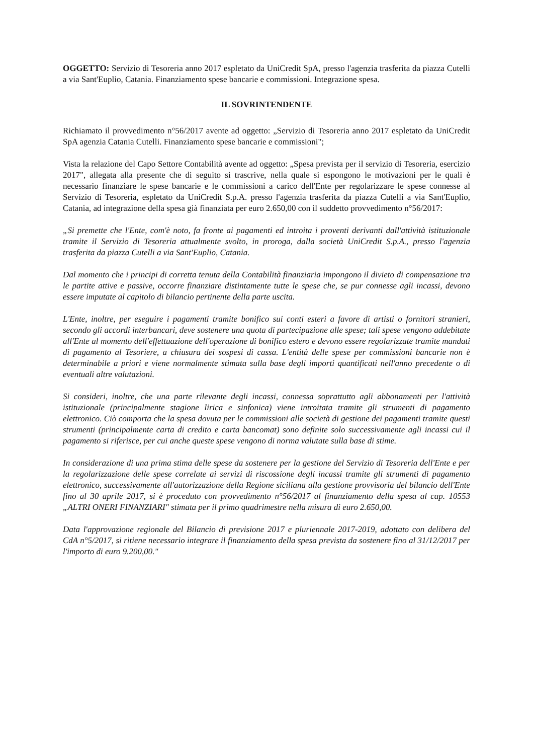OGGETTO: Servizio di Tesoreria anno 2017 espletato da UniCredit SpA, presso l'agenzia trasferita da piazza Cutelli a via Sant'Euplio, Catania. Finanziamento spese bancarie e commissioni. Integrazione spesa.
IL SOVRINTENDENTE
Richiamato il provvedimento n°56/2017 avente ad oggetto: „Servizio di Tesoreria anno 2017 espletato da UniCredit SpA agenzia Catania Cutelli. Finanziamento spese bancarie e commissioni";
Vista la relazione del Capo Settore Contabilità avente ad oggetto: „Spesa prevista per il servizio di Tesoreria, esercizio 2017", allegata alla presente che di seguito si trascrive, nella quale si espongono le motivazioni per le quali è necessario finanziare le spese bancarie e le commissioni a carico dell'Ente per regolarizzare le spese connesse al Servizio di Tesoreria, espletato da UniCredit S.p.A. presso l'agenzia trasferita da piazza Cutelli a via Sant'Euplio, Catania, ad integrazione della spesa già finanziata per euro 2.650,00 con il suddetto provvedimento n°56/2017:
„Si premette che l'Ente, com'è noto, fa fronte ai pagamenti ed introita i proventi derivanti dall'attività istituzionale tramite il Servizio di Tesoreria attualmente svolto, in proroga, dalla società UniCredit S.p.A., presso l'agenzia trasferita da piazza Cutelli a via Sant'Euplio, Catania.
Dal momento che i principi di corretta tenuta della Contabilità finanziaria impongono il divieto di compensazione tra le partite attive e passive, occorre finanziare distintamente tutte le spese che, se pur connesse agli incassi, devono essere imputate al capitolo di bilancio pertinente della parte uscita.
L'Ente, inoltre, per eseguire i pagamenti tramite bonifico sui conti esteri a favore di artisti o fornitori stranieri, secondo gli accordi interbancari, deve sostenere una quota di partecipazione alle spese; tali spese vengono addebitate all'Ente al momento dell'effettuazione dell'operazione di bonifico estero e devono essere regolarizzate tramite mandati di pagamento al Tesoriere, a chiusura dei sospesi di cassa. L'entità delle spese per commissioni bancarie non è determinabile a priori e viene normalmente stimata sulla base degli importi quantificati nell'anno precedente o di eventuali altre valutazioni.
Si consideri, inoltre, che una parte rilevante degli incassi, connessa soprattutto agli abbonamenti per l'attività istituzionale (principalmente stagione lirica e sinfonica) viene introitata tramite gli strumenti di pagamento elettronico. Ciò comporta che la spesa dovuta per le commissioni alle società di gestione dei pagamenti tramite questi strumenti (principalmente carta di credito e carta bancomat) sono definite solo successivamente agli incassi cui il pagamento si riferisce, per cui anche queste spese vengono di norma valutate sulla base di stime.
In considerazione di una prima stima delle spese da sostenere per la gestione del Servizio di Tesoreria dell'Ente e per la regolarizzazione delle spese correlate ai servizi di riscossione degli incassi tramite gli strumenti di pagamento elettronico, successivamente all'autorizzazione della Regione siciliana alla gestione provvisoria del bilancio dell'Ente fino al 30 aprile 2017, si è proceduto con provvedimento n°56/2017 al finanziamento della spesa al cap. 10553 „ALTRI ONERI FINANZIARI" stimata per il primo quadrimestre nella misura di euro 2.650,00.
Data l'approvazione regionale del Bilancio di previsione 2017 e pluriennale 2017-2019, adottato con delibera del CdA n°5/2017, si ritiene necessario integrare il finanziamento della spesa prevista da sostenere fino al 31/12/2017 per l'importo di euro 9.200,00."